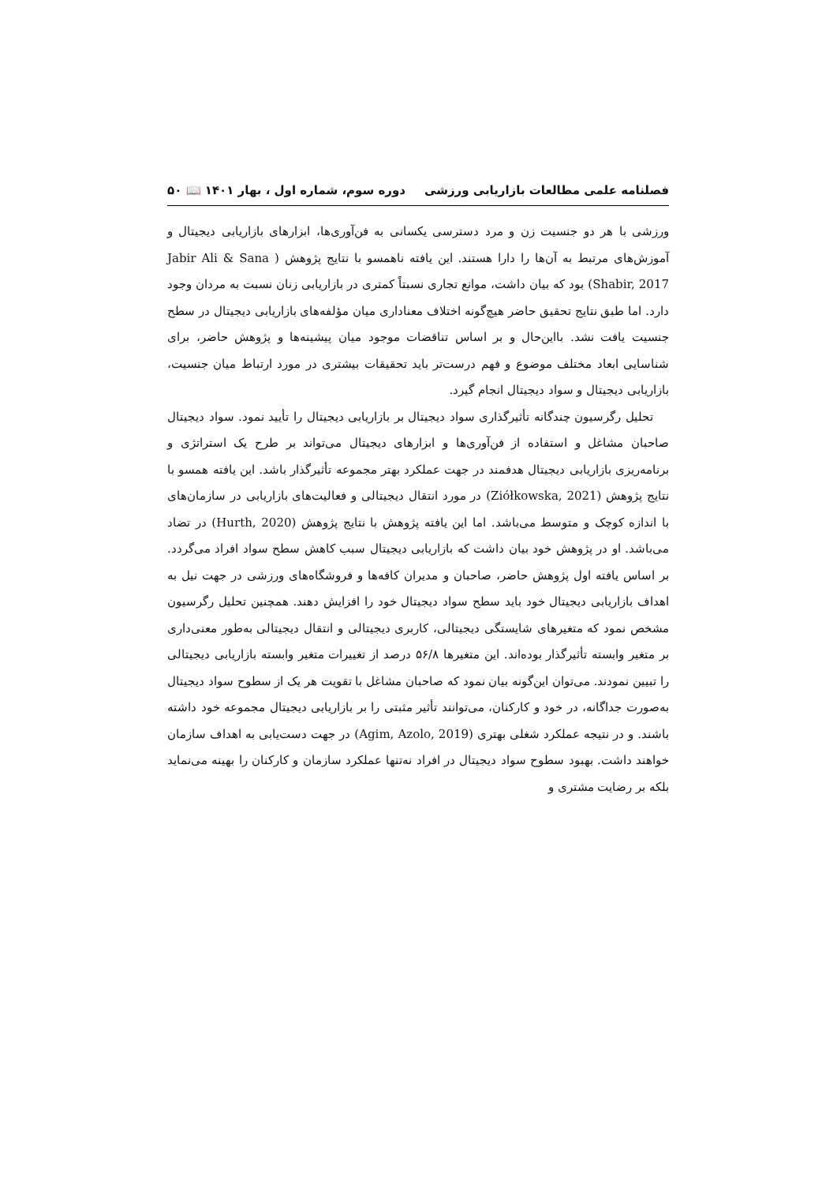فصلنامه علمی مطالعات بازاریابی ورزشی دوره سوم، شماره اول ، بهار ۱۴۰۱ 📖 ۵۰
ورزشی با هر دو جنسیت زن و مرد دسترسی یکسانی به فن‌آوری‌ها، ابزارهای بازاریابی دیجیتال و آموزش‌های مرتبط به آن‌ها را دارا هستند. این یافته ناهمسو با نتایج پژوهش ( Jabir Ali & Sana Shabir, 2017) بود که بیان داشت، موانع تجاری نسبتاً کمتری در بازاریابی زنان نسبت به مردان وجود دارد. اما طبق نتایج تحقیق حاضر هیچ‌گونه اختلاف معناداری میان مؤلفه‌های بازاریابی دیجیتال در سطح جنسیت یافت نشد. بااین‌حال و بر اساس تناقضات موجود میان پیشینه‌ها و پژوهش حاضر، برای شناسایی ابعاد مختلف موضوع و فهم درست‌تر باید تحقیقات بیشتری در مورد ارتباط میان جنسیت، بازاریابی دیجیتال و سواد دیجیتال انجام گیرد.
تحلیل رگرسیون چندگانه تأثیرگذاری سواد دیجیتال بر بازاریابی دیجیتال را تأیید نمود. سواد دیجیتال صاحبان مشاغل و استفاده از فن‌آوری‌ها و ابزارهای دیجیتال می‌تواند بر طرح یک استراتژی و برنامه‌ریزی بازاریابی دیجیتال هدفمند در جهت عملکرد بهتر مجموعه تأثیرگذار باشد. این یافته همسو با نتایج پژوهش (Ziółkowska, 2021) در مورد انتقال دیجیتالی و فعالیت‌های بازاریابی در سازمان‌های با اندازه کوچک و متوسط می‌باشد. اما این یافته پژوهش با نتایج پژوهش (Hurth, 2020) در تضاد می‌باشد. او در پژوهش خود بیان داشت که بازاریابی دیجیتال سبب کاهش سطح سواد افراد می‌گردد. بر اساس یافته اول پژوهش حاضر، صاحبان و مدیران کافه‌ها و فروشگاه‌های ورزشی در جهت نیل به اهداف بازاریابی دیجیتال خود باید سطح سواد دیجیتال خود را افزایش دهند. همچنین تحلیل رگرسیون مشخص نمود که متغیرهای شایستگی دیجیتالی، کاربری دیجیتالی و انتقال دیجیتالی به‌طور معنی‌داری بر متغیر وابسته تأثیرگذار بوده‌اند. این متغیرها ۵۶/۸ درصد از تغییرات متغیر وابسته بازاریابی دیجیتالی را تبیین نمودند. می‌توان این‌گونه بیان نمود که صاحبان مشاغل با تقویت هر یک از سطوح سواد دیجیتال به‌صورت جداگانه، در خود و کارکنان، می‌توانند تأثیر مثبتی را بر بازاریابی دیجیتال مجموعه خود داشته باشند. و در نتیجه عملکرد شغلی بهتری (Agim, Azolo, 2019) در جهت دست‌یابی به اهداف سازمان خواهند داشت. بهبود سطوح سواد دیجیتال در افراد نه‌تنها عملکرد سازمان و کارکنان را بهینه می‌نماید بلکه بر رضایت مشتری و